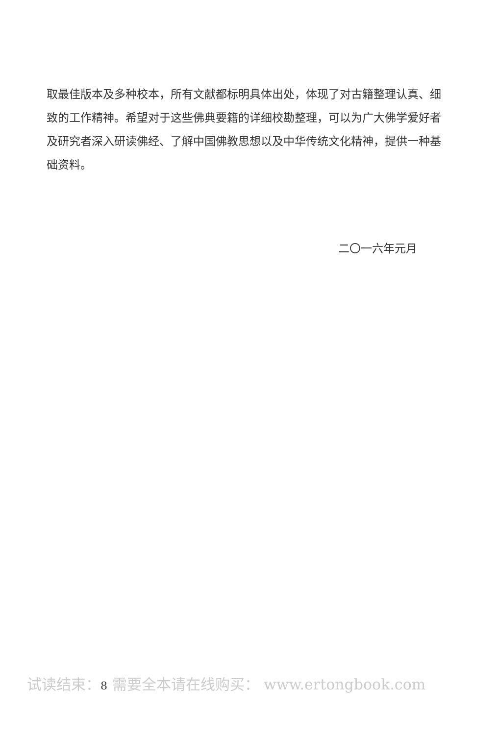取最佳版本及多种校本，所有文献都标明具体出处，体现了对古籍整理认真、细致的工作精神。希望对于这些佛典要籍的详细校勘整理，可以为广大佛学爱好者及研究者深入研读佛经、了解中国佛教思想以及中华传统文化精神，提供一种基础资料。
二〇一六年元月
试读结束：8 需要全本请在线购买： www.ertongbook.com